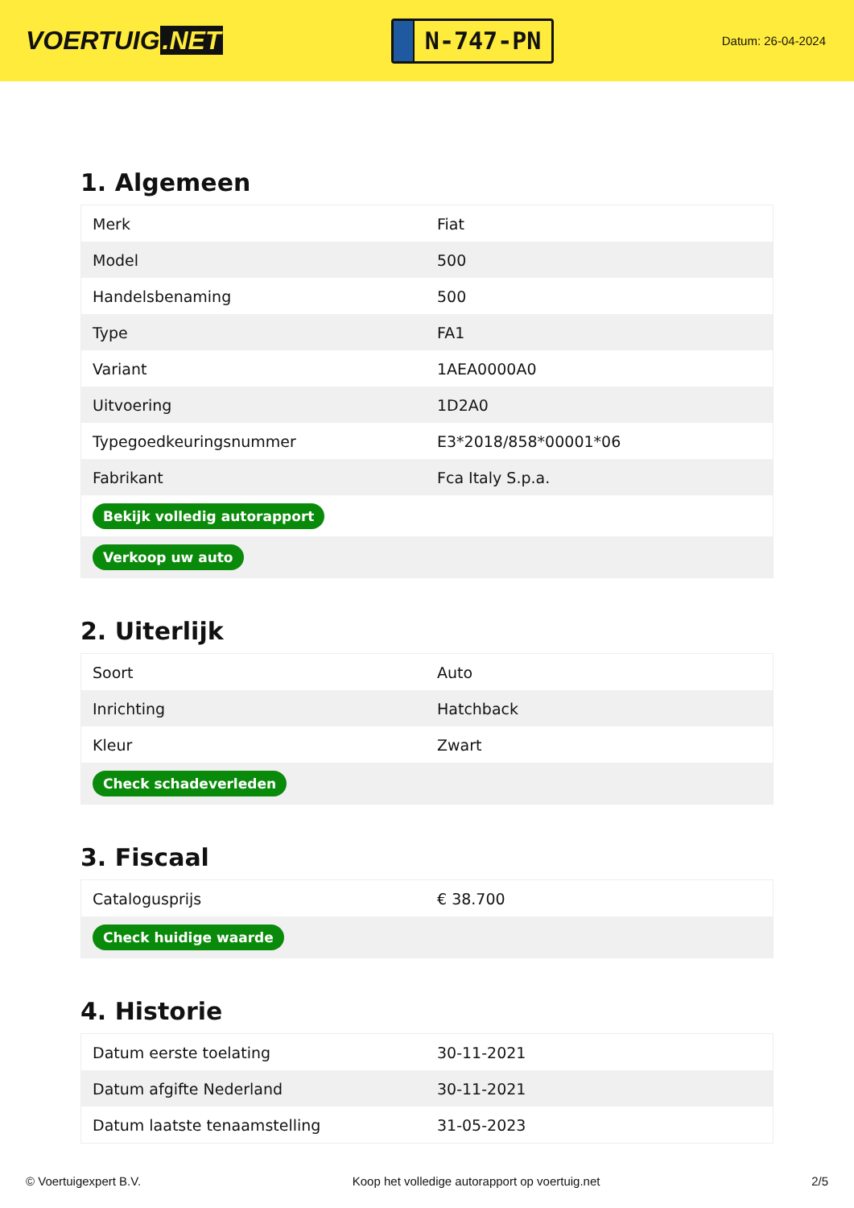VOERTUIG.NET
N-747-PN
Datum: 26-04-2024
1. Algemeen
| Merk | Fiat |
| Model | 500 |
| Handelsbenaming | 500 |
| Type | FA1 |
| Variant | 1AEA0000A0 |
| Uitvoering | 1D2A0 |
| Typegoedkeuringsnummer | E3*2018/858*00001*06 |
| Fabrikant | Fca Italy S.p.a. |
| Bekijk volledig autorapport | |
| Verkoop uw auto | |
2. Uiterlijk
| Soort | Auto |
| Inrichting | Hatchback |
| Kleur | Zwart |
| Check schadeverleden | |
3. Fiscaal
| Catalogusprijs | € 38.700 |
| Check huidige waarde | |
4. Historie
| Datum eerste toelating | 30-11-2021 |
| Datum afgifte Nederland | 30-11-2021 |
| Datum laatste tenaamstelling | 31-05-2023 |
© Voertuigexpert B.V. Koop het volledige autorapport op voertuig.net 2/5